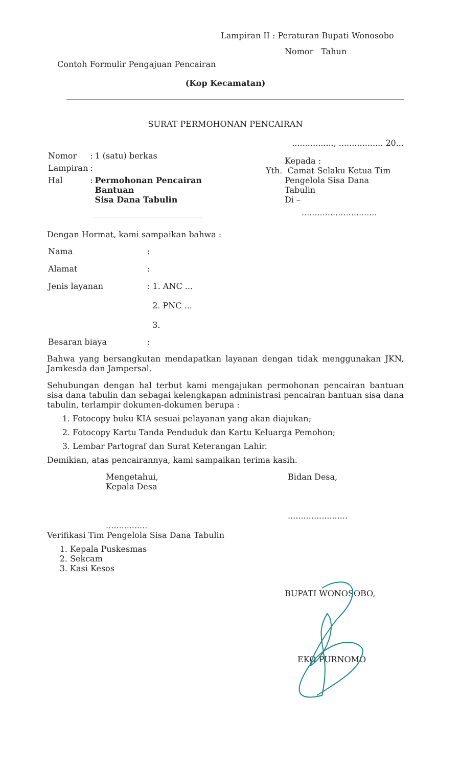Lampiran II : Peraturan Bupati Wonosobo
Nomor Tahun
Contoh Formulir Pengajuan Pencairan
(Kop Kecamatan)
SURAT PERMOHONAN PENCAIRAN
................, ................. 20...
| Nomor | : | 1 (satu) berkas |
| Lampiran | : | |
| Hal | : | Permohonan Pencairan Bantuan Sisa Dana Tabulin |
Kepada :
Yth. Camat Selaku Ketua Tim
Pengelola Sisa Dana
Tabulin
Di –
.............................
Dengan Hormat, kami sampaikan bahwa :
| Nama | : |
| Alamat | : |
| Jenis layanan | : 1. ANC ... 2. PNC ... 3. |
| Besaran biaya | : |
Bahwa yang bersangkutan mendapatkan layanan dengan tidak menggunakan JKN, Jamkesda dan Jampersal.
Sehubungan dengan hal terbut kami mengajukan permohonan pencairan bantuan sisa dana tabulin dan sebagai kelengkapan administrasi pencairan bantuan sisa dana tabulin, terlampir dokumen-dokumen berupa :
1. Fotocopy buku KIA sesuai pelayanan yang akan diajukan;
2. Fotocopy Kartu Tanda Penduduk dan Kartu Keluarga Pemohon;
3. Lembar Partograf dan Surat Keterangan Lahir.
Demikian, atas pencairannya, kami sampaikan terima kasih.
Mengetahui,
Kepala Desa
................
Bidan Desa,
.......................
Verifikasi Tim Pengelola Sisa Dana Tabulin
1. Kepala Puskesmas
2. Sekcam
3. Kasi Kesos
BUPATI WONOSOBO,
EKO PURNOMO